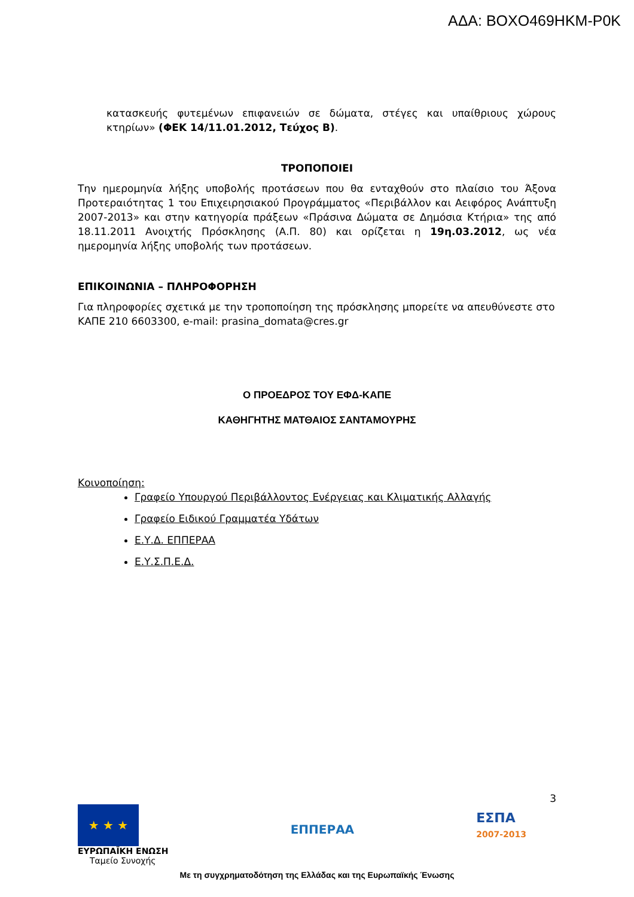ΑΔΑ: ΒΟΧΟ469ΗΚΜ-Ρ0Κ
κατασκευής φυτεμένων επιφανειών σε δώματα, στέγες και υπαίθριους χώρους κτηρίων» (ΦΕΚ 14/11.01.2012, Τεύχος Β).
ΤΡΟΠΟΠΟΙΕΙ
Την ημερομηνία λήξης υποβολής προτάσεων που θα ενταχθούν στο πλαίσιο του Άξονα Προτεραιότητας 1 του Επιχειρησιακού Προγράμματος «Περιβάλλον και Αειφόρος Ανάπτυξη 2007-2013» και στην κατηγορία πράξεων «Πράσινα Δώματα σε Δημόσια Κτήρια» της από 18.11.2011 Ανοιχτής Πρόσκλησης (Α.Π. 80) και ορίζεται η 19η.03.2012, ως νέα ημερομηνία λήξης υποβολής των προτάσεων.
ΕΠΙΚΟΙΝΩΝΙΑ – ΠΛΗΡΟΦΟΡΗΣΗ
Για πληροφορίες σχετικά με την τροποποίηση της πρόσκλησης μπορείτε να απευθύνεστε στο ΚΑΠΕ 210 6603300, e-mail: prasina_domata@cres.gr
Ο ΠΡΟΕΔΡΟΣ ΤΟΥ ΕΦΔ-ΚΑΠΕ
ΚΑΘΗΓΗΤΗΣ ΜΑΤΘΑΙΟΣ ΣΑΝΤΑΜΟΥΡΗΣ
Κοινοποίηση:
Γραφείο Υπουργού Περιβάλλοντος Ενέργειας και Κλιματικής Αλλαγής
Γραφείο Ειδικού Γραμματέα Υδάτων
Ε.Υ.Δ. ΕΠΠΕΡΑΑ
Ε.Υ.Σ.Π.Ε.Δ.
3
★ ★ ★
ΕΥΡΩΠΑΪΚΗ ΕΝΩΣΗ
Ταμείο Συνοχής
ΕΠΠΕΡΑΑ
ΕΣΠΑ
2007-2013
Με τη συγχρηματοδότηση της Ελλάδας και της Ευρωπαϊκής Ένωσης